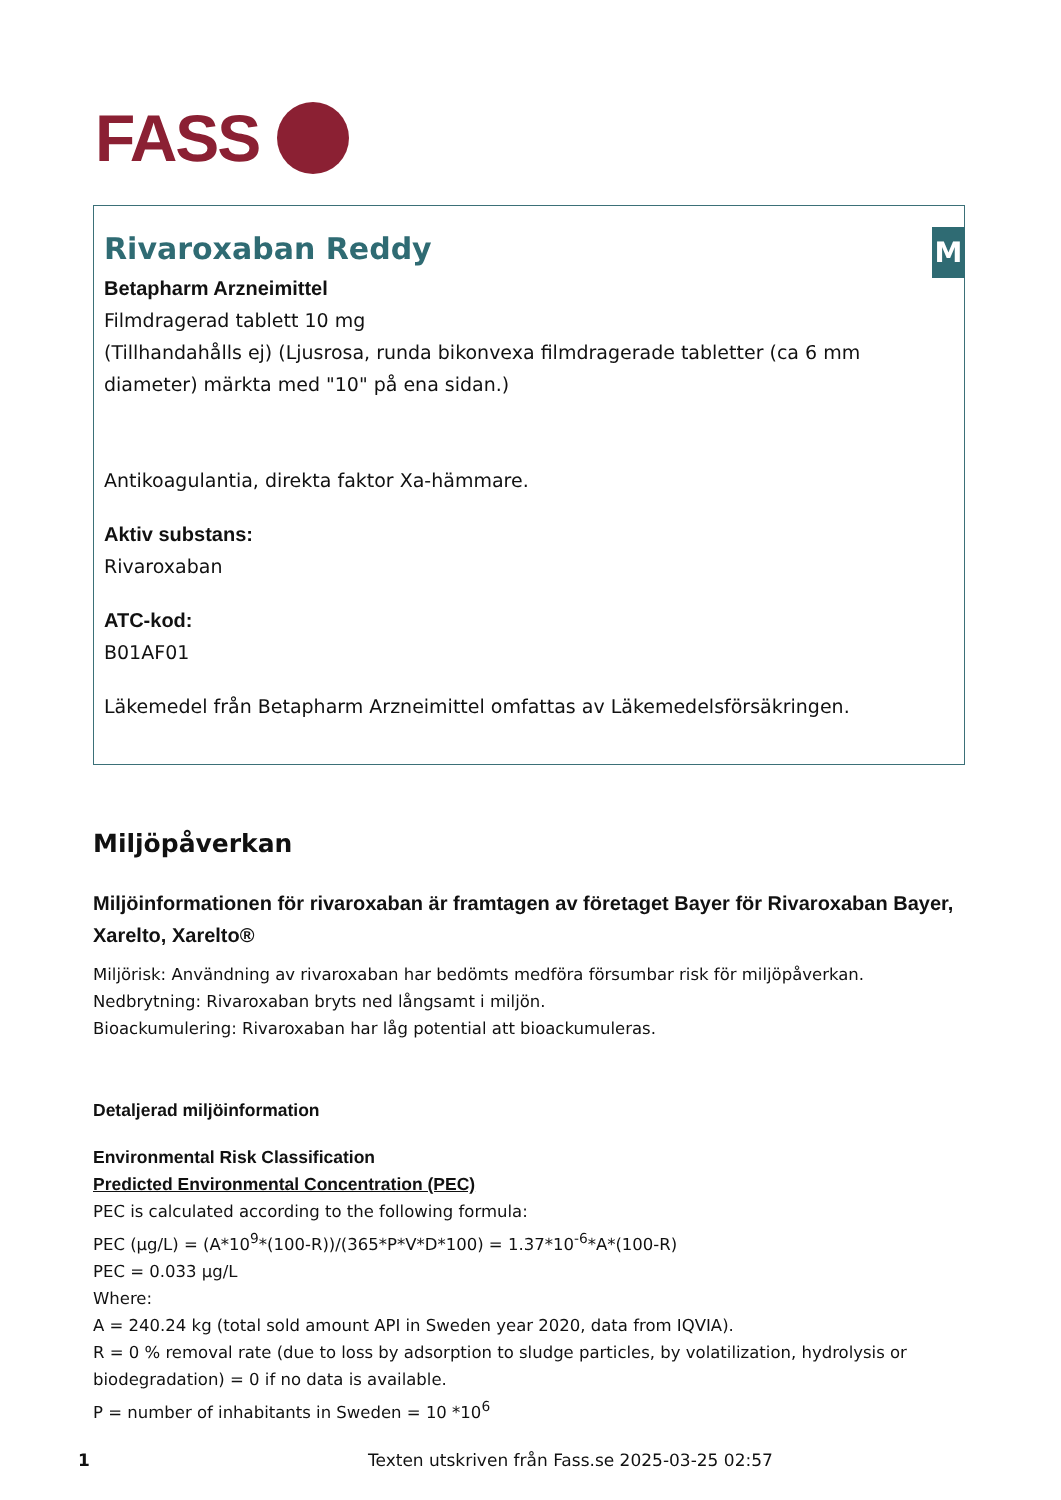FASS
M
Rivaroxaban Reddy
Betapharm Arzneimittel
Filmdragerad tablett 10 mg
(Tillhandahålls ej) (Ljusrosa, runda bikonvexa filmdragerade tabletter (ca 6 mm diameter) märkta med "10" på ena sidan.)
Antikoagulantia, direkta faktor Xa-hämmare.
Aktiv substans:
Rivaroxaban
ATC-kod:
B01AF01
Läkemedel från Betapharm Arzneimittel omfattas av Läkemedelsförsäkringen.
Miljöpåverkan
Miljöinformationen för rivaroxaban är framtagen av företaget Bayer för Rivaroxaban Bayer, Xarelto, Xarelto®
Miljörisk: Användning av rivaroxaban har bedömts medföra försumbar risk för miljöpåverkan.
Nedbrytning: Rivaroxaban bryts ned långsamt i miljön.
Bioackumulering: Rivaroxaban har låg potential att bioackumuleras.
Detaljerad miljöinformation
Environmental Risk Classification
Predicted Environmental Concentration (PEC)
PEC is calculated according to the following formula:
PEC (μg/L) = (A*10<sup>9</sup>*(100-R))/(365*P*V*D*100) = 1.37*10<sup>-6</sup>*A*(100-R)
PEC = 0.033 μg/L
Where:
A = 240.24 kg (total sold amount API in Sweden year 2020, data from IQVIA).
R = 0 % removal rate (due to loss by adsorption to sludge particles, by volatilization, hydrolysis or biodegradation) = 0 if no data is available.
P = number of inhabitants in Sweden = 10 *10<sup>6</sup>
1 Texten utskriven från Fass.se 2025-03-25 02:57